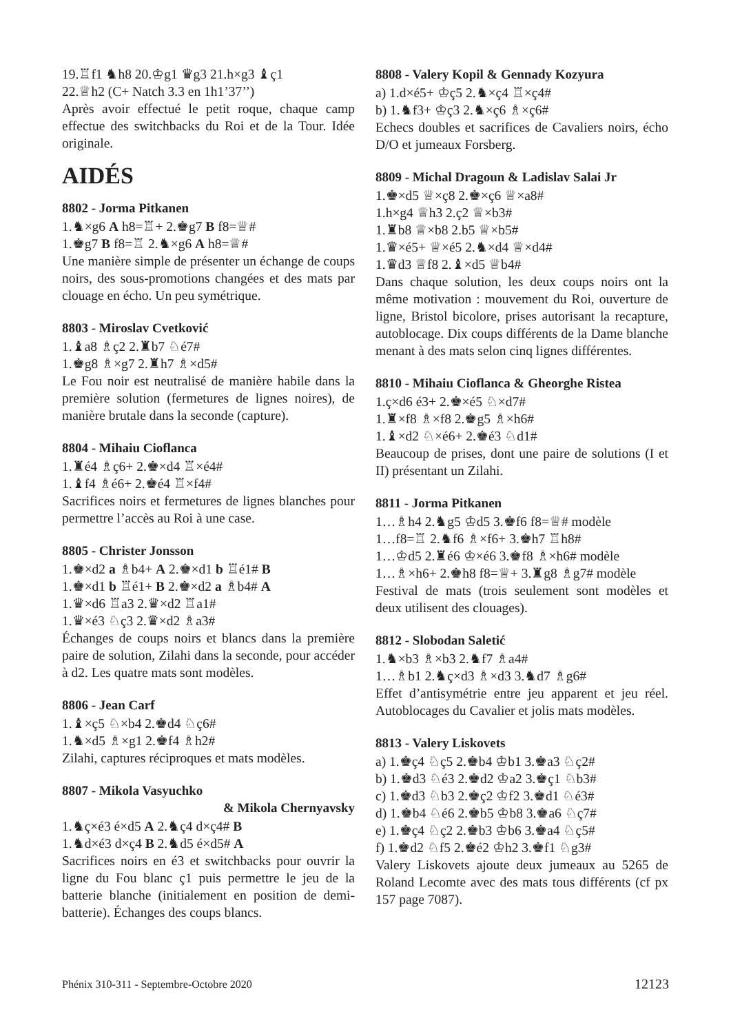19.♖f1 ♞h8 20.♔g1 ♛g3 21.h×g3 ♝ç1
22.♕h2 (C+ Natch 3.3 en 1h1’37’’)
Après avoir effectué le petit roque, chaque camp effectue des switchbacks du Roi et de la Tour. Idée originale.
AIDÉS
8802 - Jorma Pitkanen
1.♞×g6 A h8=♖+ 2.♚g7 B f8=♕#
1.♚g7 B f8=♖ 2.♞×g6 A h8=♕#
Une manière simple de présenter un échange de coups noirs, des sous-promotions changées et des mats par clouage en écho. Un peu symétrique.
8803 - Miroslav Cvetković
1.♝a8 ♗ç2 2.♜b7 ♘é7#
1.♚g8 ♗×g7 2.♜h7 ♗×d5#
Le Fou noir est neutralisé de manière habile dans la première solution (fermetures de lignes noires), de manière brutale dans la seconde (capture).
8804 - Mihaiu Cioflanca
1.♜é4 ♗ç6+ 2.♚×d4 ♖×é4#
1.♝f4 ♗é6+ 2.♚é4 ♖×f4#
Sacrifices noirs et fermetures de lignes blanches pour permettre l’accès au Roi à une case.
8805 - Christer Jonsson
1.♚×d2 a ♗b4+ A 2.♚×d1 b ♖é1# B
1.♚×d1 b ♖é1+ B 2.♚×d2 a ♗b4# A
1.♛×d6 ♖a3 2.♛×d2 ♖a1#
1.♛×é3 ♘ç3 2.♛×d2 ♗a3#
Échanges de coups noirs et blancs dans la première paire de solution, Zilahi dans la seconde, pour accéder à d2. Les quatre mats sont modèles.
8806 - Jean Carf
1.♝×ç5 ♘×b4 2.♚d4 ♘ç6#
1.♞×d5 ♗×g1 2.♚f4 ♗h2#
Zilahi, captures réciproques et mats modèles.
8807 - Mikola Vasyuchko
& Mikola Chernyavsky
1.♞ç×é3 é×d5 A 2.♞ç4 d×ç4# B
1.♞d×é3 d×ç4 B 2.♞d5 é×d5# A
Sacrifices noirs en é3 et switchbacks pour ouvrir la ligne du Fou blanc ç1 puis permettre le jeu de la batterie blanche (initialement en position de demi-batterie). Échanges des coups blancs.
8808 - Valery Kopil & Gennady Kozyura
a) 1.d×é5+ ♔ç5 2.♞×ç4 ♖×ç4#
b) 1.♞f3+ ♔ç3 2.♞×ç6 ♗×ç6#
Echecs doubles et sacrifices de Cavaliers noirs, écho D/O et jumeaux Forsberg.
8809 - Michal Dragoun & Ladislav Salai Jr
1.♚×d5 ♕×ç8 2.♚×ç6 ♕×a8#
1.h×g4 ♕h3 2.ç2 ♕×b3#
1.♜b8 ♕×b8 2.b5 ♕×b5#
1.♛×é5+ ♕×é5 2.♞×d4 ♕×d4#
1.♛d3 ♕f8 2.♝×d5 ♕b4#
Dans chaque solution, les deux coups noirs ont la même motivation : mouvement du Roi, ouverture de ligne, Bristol bicolore, prises autorisant la recapture, autoblocage. Dix coups différents de la Dame blanche menant à des mats selon cinq lignes différentes.
8810 - Mihaiu Cioflanca & Gheorghe Ristea
1.ç×d6 é3+ 2.♚×é5 ♘×d7#
1.♜×f8 ♗×f8 2.♚g5 ♗×h6#
1.♝×d2 ♘×é6+ 2.♚é3 ♘d1#
Beaucoup de prises, dont une paire de solutions (I et II) présentant un Zilahi.
8811 - Jorma Pitkanen
1…♗h4 2.♞g5 ♔d5 3.♚f6 f8=♕# modèle
1…f8=♖ 2.♞f6 ♗×f6+ 3.♚h7 ♖h8#
1…♔d5 2.♜é6 ♔×é6 3.♚f8 ♗×h6# modèle
1…♗×h6+ 2.♚h8 f8=♕+ 3.♜g8 ♗g7# modèle
Festival de mats (trois seulement sont modèles et deux utilisent des clouages).
8812 - Slobodan Saletić
1.♞×b3 ♗×b3 2.♞f7 ♗a4#
1…♗b1 2.♞ç×d3 ♗×d3 3.♞d7 ♗g6#
Effet d’antisymétrie entre jeu apparent et jeu réel. Autoblocages du Cavalier et jolis mats modèles.
8813 - Valery Liskovets
a) 1.♚ç4 ♘ç5 2.♚b4 ♔b1 3.♚a3 ♘ç2#
b) 1.♚d3 ♘é3 2.♚d2 ♔a2 3.♚ç1 ♘b3#
c) 1.♚d3 ♘b3 2.♚ç2 ♔f2 3.♚d1 ♘é3#
d) 1.♚b4 ♘é6 2.♚b5 ♔b8 3.♚a6 ♘ç7#
e) 1.♚ç4 ♘ç2 2.♚b3 ♔b6 3.♚a4 ♘ç5#
f) 1.♚d2 ♘f5 2.♚é2 ♔h2 3.♚f1 ♘g3#
Valery Liskovets ajoute deux jumeaux au 5265 de Roland Lecomte avec des mats tous différents (cf px 157 page 7087).
Phénix 310-311 - Septembre-Octobre 2020 12123